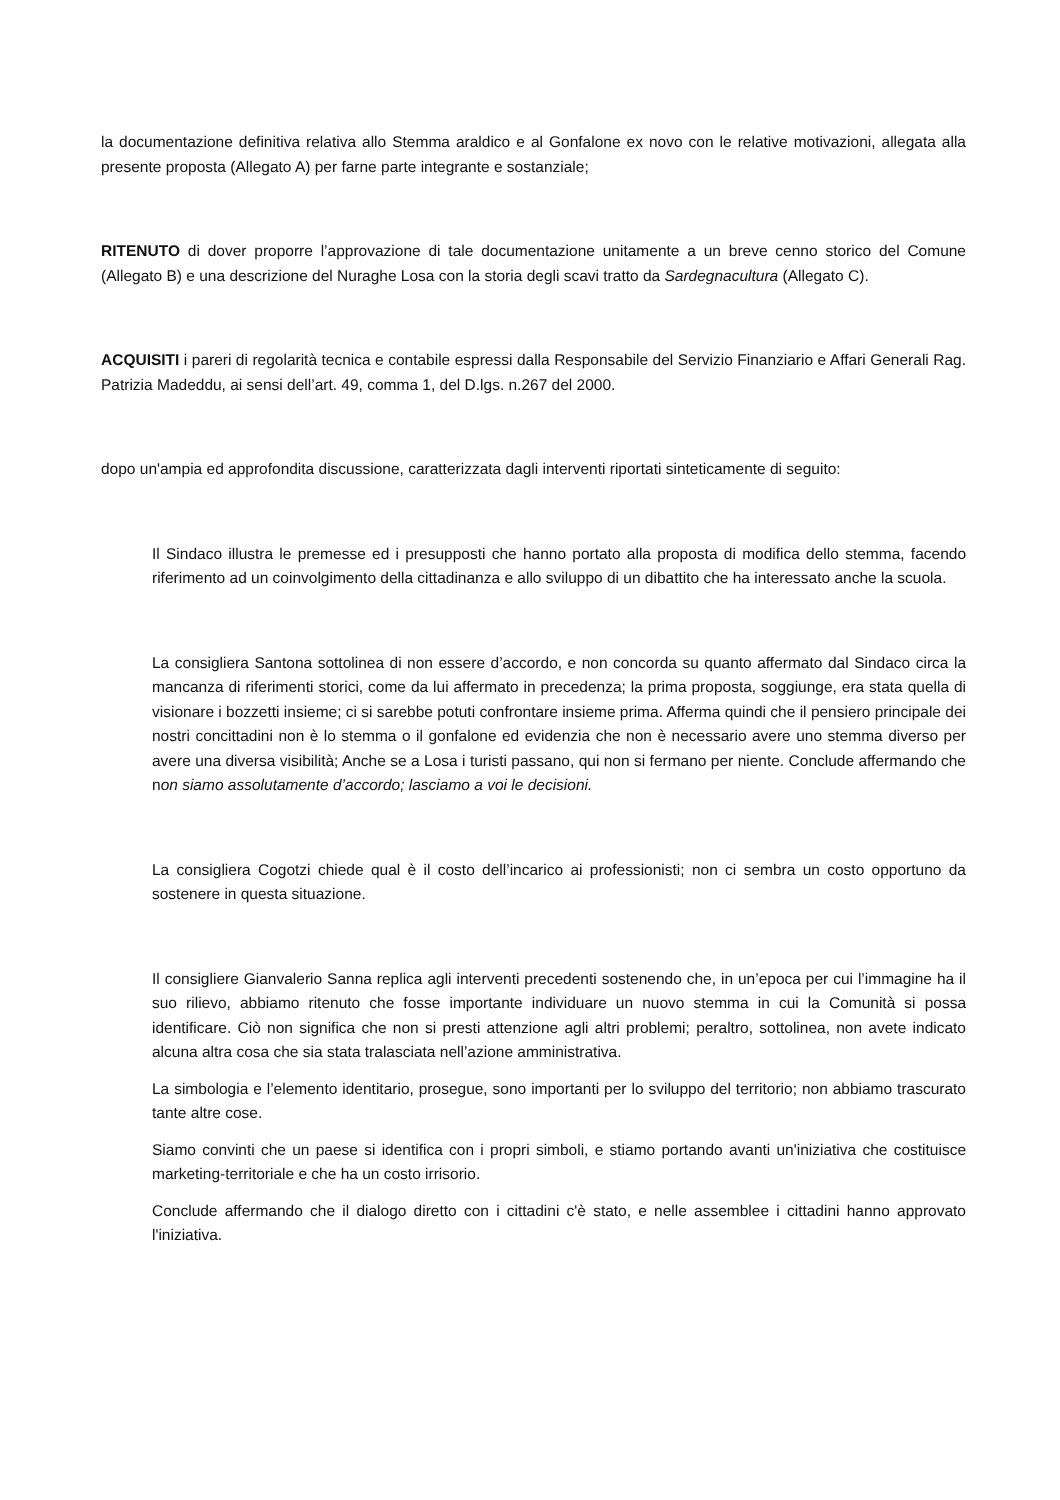la documentazione definitiva relativa allo Stemma araldico e al Gonfalone ex novo con le relative motivazioni, allegata alla presente proposta (Allegato A) per farne parte integrante e sostanziale;
RITENUTO di dover proporre l’approvazione di tale documentazione unitamente a un breve cenno storico del Comune (Allegato B) e una descrizione del Nuraghe Losa con la storia degli scavi tratto da Sardegnacultura (Allegato C).
ACQUISITI i pareri di regolarità tecnica e contabile espressi dalla Responsabile del Servizio Finanziario e Affari Generali Rag. Patrizia Madeddu, ai sensi dell’art. 49, comma 1, del D.lgs. n.267 del 2000.
dopo un'ampia ed approfondita discussione, caratterizzata dagli interventi riportati sinteticamente di seguito:
Il Sindaco illustra le premesse ed i presupposti che hanno portato alla proposta di modifica dello stemma, facendo riferimento ad un coinvolgimento della cittadinanza e allo sviluppo di un dibattito che ha interessato anche la scuola.
La consigliera Santona sottolinea di non essere d’accordo, e non concorda su quanto affermato dal Sindaco circa la mancanza di riferimenti storici, come da lui affermato in precedenza; la prima proposta, soggiunge, era stata quella di visionare i bozzetti insieme; ci si sarebbe potuti confrontare insieme prima. Afferma quindi che il pensiero principale dei nostri concittadini non è lo stemma o il gonfalone ed evidenzia che non è necessario avere uno stemma diverso per avere una diversa visibilità; Anche se a Losa i turisti passano, qui non si fermano per niente. Conclude affermando che non siamo assolutamente d’accordo; lasciamo a voi le decisioni.
La consigliera Cogotzi chiede qual è il costo dell’incarico ai professionisti; non ci sembra un costo opportuno da sostenere in questa situazione.
Il consigliere Gianvalerio Sanna replica agli interventi precedenti sostenendo che, in un’epoca per cui l’immagine ha il suo rilievo, abbiamo ritenuto che fosse importante individuare un nuovo stemma in cui la Comunità si possa identificare. Ciò non significa che non si presti attenzione agli altri problemi; peraltro, sottolinea, non avete indicato alcuna altra cosa che sia stata tralasciata nell’azione amministrativa.
La simbologia e l’elemento identitario, prosegue, sono importanti per lo sviluppo del territorio; non abbiamo trascurato tante altre cose.
Siamo convinti che un paese si identifica con i propri simboli, e stiamo portando avanti un'iniziativa che costituisce marketing-territoriale e che ha un costo irrisorio.
Conclude affermando che il dialogo diretto con i cittadini c'è stato, e nelle assemblee i cittadini hanno approvato l'iniziativa.